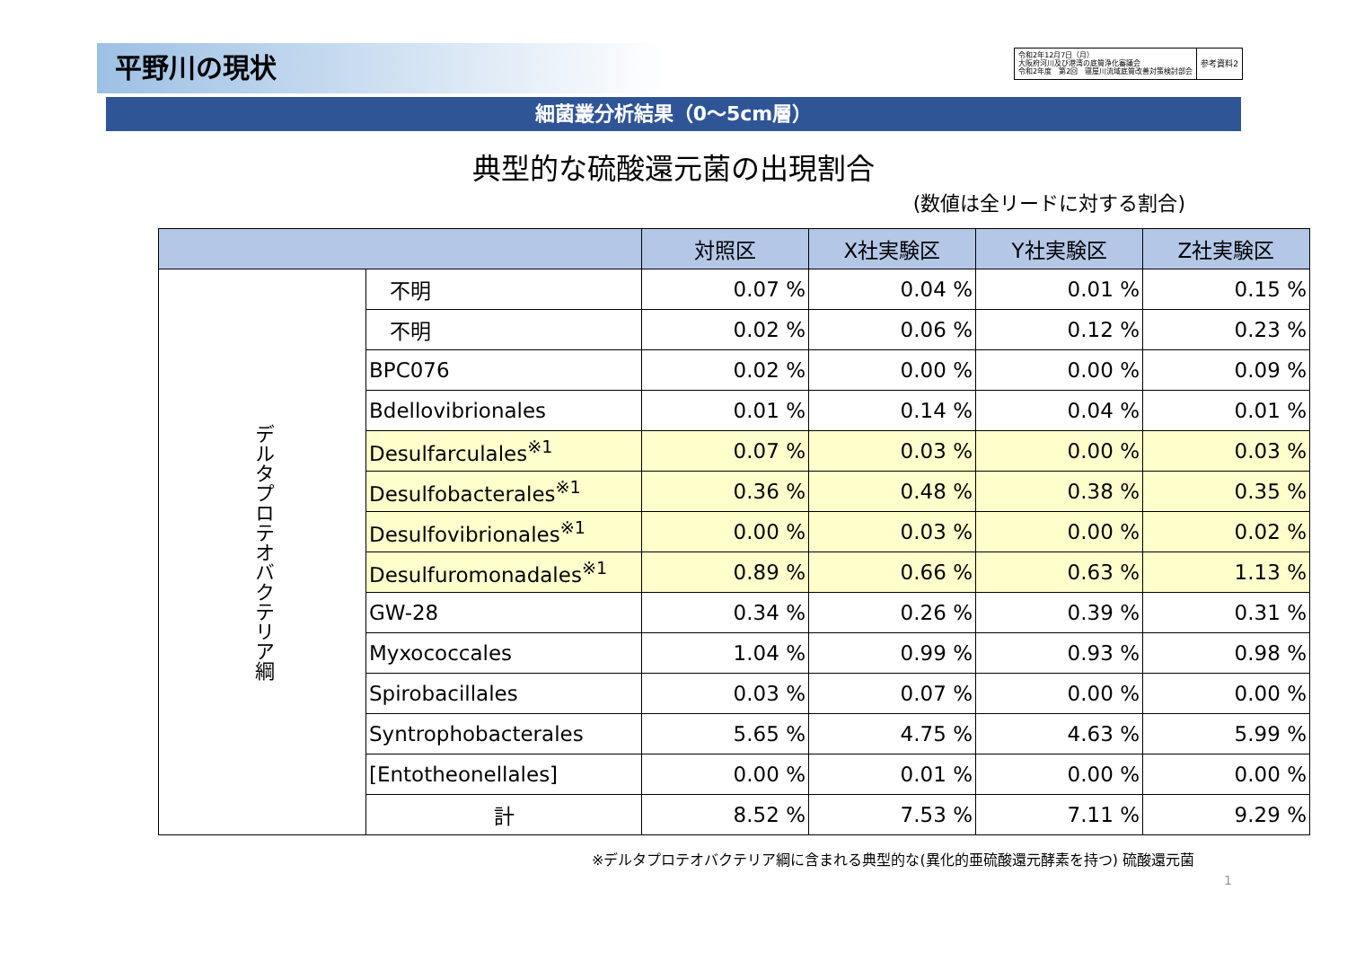平野川の現状
令和2年12月7日（月）
大阪府河川及び港湾の底質浄化審議会
令和2年度　第2回　寝屋川流域底質改善対策検討部会
参考資料2
細菌叢分析結果（0～5cm層）
典型的な硫酸還元菌の出現割合
(数値は全リードに対する割合)
| | | 対照区 | X社実験区 | Y社実験区 | Z社実験区 |
| --- | --- | --- | --- | --- | --- |
| デルタプロテオバクテリア綱 | 不明 | 0.07 % | 0.04 % | 0.01 % | 0.15 % |
| | 不明 | 0.02 % | 0.06 % | 0.12 % | 0.23 % |
| | BPC076 | 0.02 % | 0.00 % | 0.00 % | 0.09 % |
| | Bdellovibrionales | 0.01 % | 0.14 % | 0.04 % | 0.01 % |
| | Desulfarculales<sup>※1</sup> | 0.07 % | 0.03 % | 0.00 % | 0.03 % |
| | Desulfobacterales<sup>※1</sup> | 0.36 % | 0.48 % | 0.38 % | 0.35 % |
| | Desulfovibrionales<sup>※1</sup> | 0.00 % | 0.03 % | 0.00 % | 0.02 % |
| | Desulfuromonadales<sup>※1</sup> | 0.89 % | 0.66 % | 0.63 % | 1.13 % |
| | GW-28 | 0.34 % | 0.26 % | 0.39 % | 0.31 % |
| | Myxococcales | 1.04 % | 0.99 % | 0.93 % | 0.98 % |
| | Spirobacillales | 0.03 % | 0.07 % | 0.00 % | 0.00 % |
| | Syntrophobacterales | 5.65 % | 4.75 % | 4.63 % | 5.99 % |
| | [Entotheonellales] | 0.00 % | 0.01 % | 0.00 % | 0.00 % |
| | 計 | 8.52 % | 7.53 % | 7.11 % | 9.29 % |
※デルタプロテオバクテリア綱に含まれる典型的な(異化的亜硫酸還元酵素を持つ) 硫酸還元菌
1